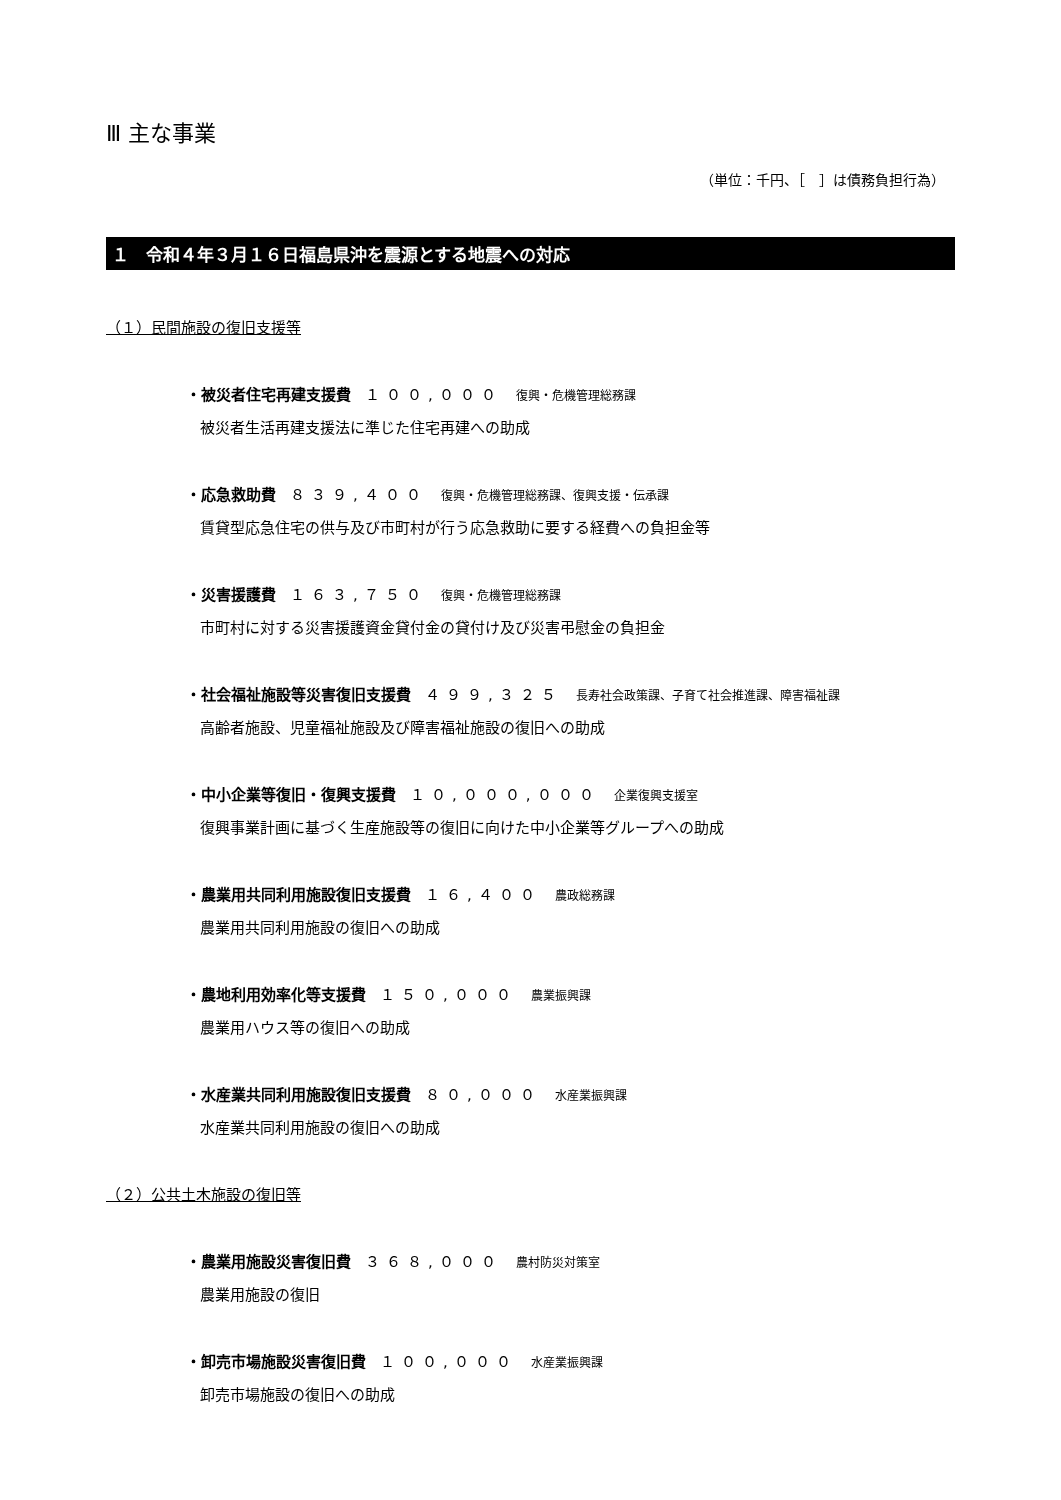Ⅲ 主な事業
（単位：千円、［　］は債務負担行為）
１　令和４年３月１６日福島県沖を震源とする地震への対応
（１）民間施設の復旧支援等
・被災者住宅再建支援費 １００,０００ 復興・危機管理総務課
被災者生活再建支援法に準じた住宅再建への助成
・応急救助費 ８３９,４００ 復興・危機管理総務課、復興支援・伝承課
賃貸型応急住宅の供与及び市町村が行う応急救助に要する経費への負担金等
・災害援護費 １６３,７５０ 復興・危機管理総務課
市町村に対する災害援護資金貸付金の貸付け及び災害弔慰金の負担金
・社会福祉施設等災害復旧支援費 ４９９,３２５ 長寿社会政策課、子育て社会推進課、障害福祉課
高齢者施設、児童福祉施設及び障害福祉施設の復旧への助成
・中小企業等復旧・復興支援費 １０,０００,０００ 企業復興支援室
復興事業計画に基づく生産施設等の復旧に向けた中小企業等グループへの助成
・農業用共同利用施設復旧支援費 １６,４００ 農政総務課
農業用共同利用施設の復旧への助成
・農地利用効率化等支援費 １５０,０００ 農業振興課
農業用ハウス等の復旧への助成
・水産業共同利用施設復旧支援費 ８０,０００ 水産業振興課
水産業共同利用施設の復旧への助成
（２）公共土木施設の復旧等
・農業用施設災害復旧費 ３６８,０００ 農村防災対策室
農業用施設の復旧
・卸売市場施設災害復旧費 １００,０００ 水産業振興課
卸売市場施設の復旧への助成